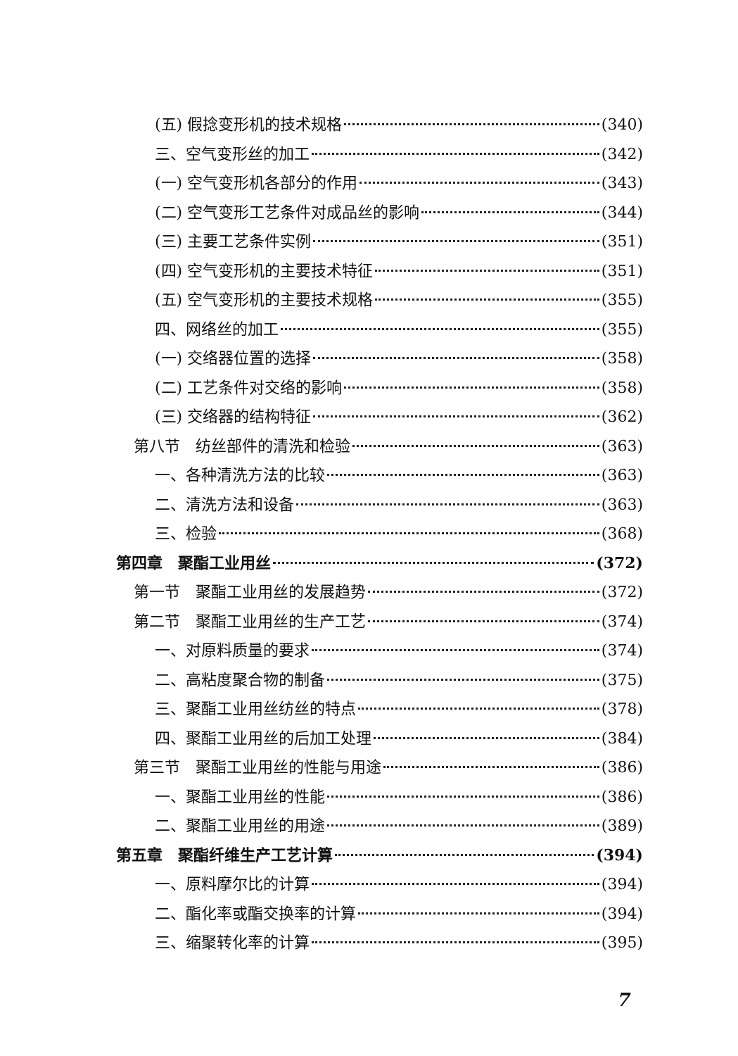(五) 假捻变形机的技术规格 (340)
三、空气变形丝的加工 (342)
(一) 空气变形机各部分的作用 (343)
(二) 空气变形工艺条件对成品丝的影响 (344)
(三) 主要工艺条件实例 (351)
(四) 空气变形机的主要技术特征 (351)
(五) 空气变形机的主要技术规格 (355)
四、网络丝的加工 (355)
(一) 交络器位置的选择 (358)
(二) 工艺条件对交络的影响 (358)
(三) 交络器的结构特征 (362)
第八节　纺丝部件的清洗和检验 (363)
一、各种清洗方法的比较 (363)
二、清洗方法和设备 (363)
三、检验 (368)
第四章　聚酯工业用丝 (372)
第一节　聚酯工业用丝的发展趋势 (372)
第二节　聚酯工业用丝的生产工艺 (374)
一、对原料质量的要求 (374)
二、高粘度聚合物的制备 (375)
三、聚酯工业用丝纺丝的特点 (378)
四、聚酯工业用丝的后加工处理 (384)
第三节　聚酯工业用丝的性能与用途 (386)
一、聚酯工业用丝的性能 (386)
二、聚酯工业用丝的用途 (389)
第五章　聚酯纤维生产工艺计算 (394)
一、原料摩尔比的计算 (394)
二、酯化率或酯交换率的计算 (394)
三、缩聚转化率的计算 (395)
7